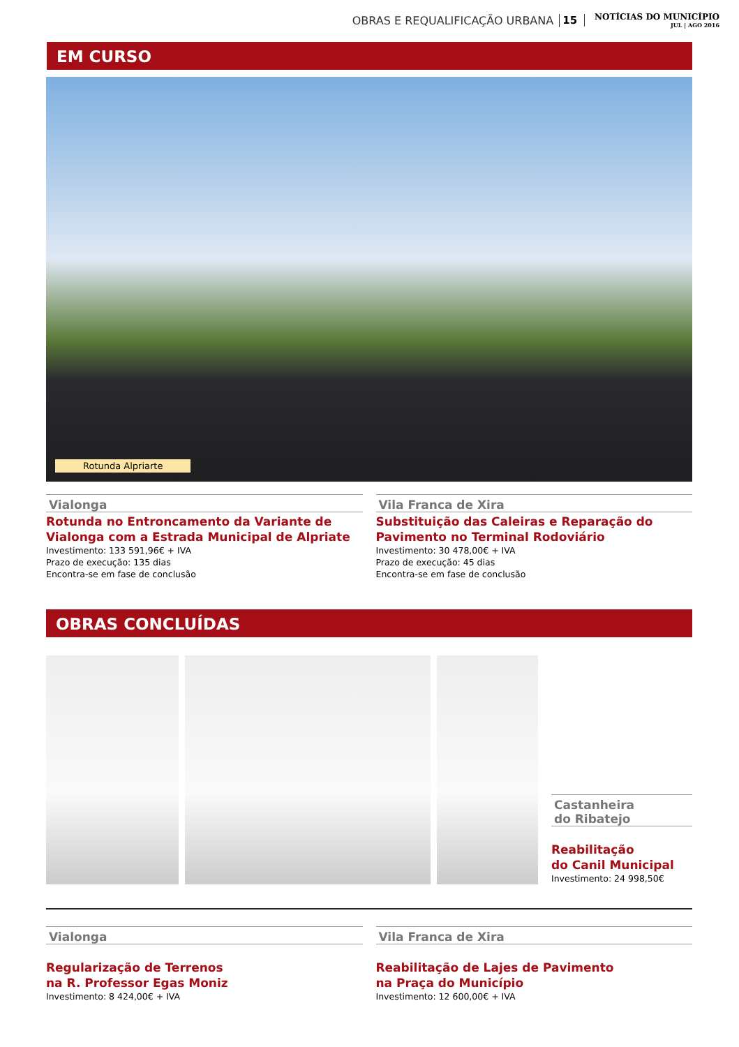OBRAS E REQUALIFICAÇÃO URBANA 15 NOTÍCIAS DO MUNICÍPIO
JUL | AGO 2016
EM CURSO
Rotunda Alpriarte
Vialonga
Rotunda no Entroncamento da Variante de Vialonga com a Estrada Municipal de Alpriate
Investimento: 133 591,96€ + IVA
Prazo de execução: 135 dias
Encontra-se em fase de conclusão
Vila Franca de Xira
Substituição das Caleiras e Reparação do Pavimento no Terminal Rodoviário
Investimento: 30 478,00€ + IVA
Prazo de execução: 45 dias
Encontra-se em fase de conclusão
OBRAS CONCLUÍDAS
Castanheira
do Ribatejo
Reabilitação
do Canil Municipal
Investimento: 24 998,50€
Vialonga
Regularização de Terrenos
na R. Professor Egas Moniz
Investimento: 8 424,00€ + IVA
Vila Franca de Xira
Reabilitação de Lajes de Pavimento
na Praça do Município
Investimento: 12 600,00€ + IVA